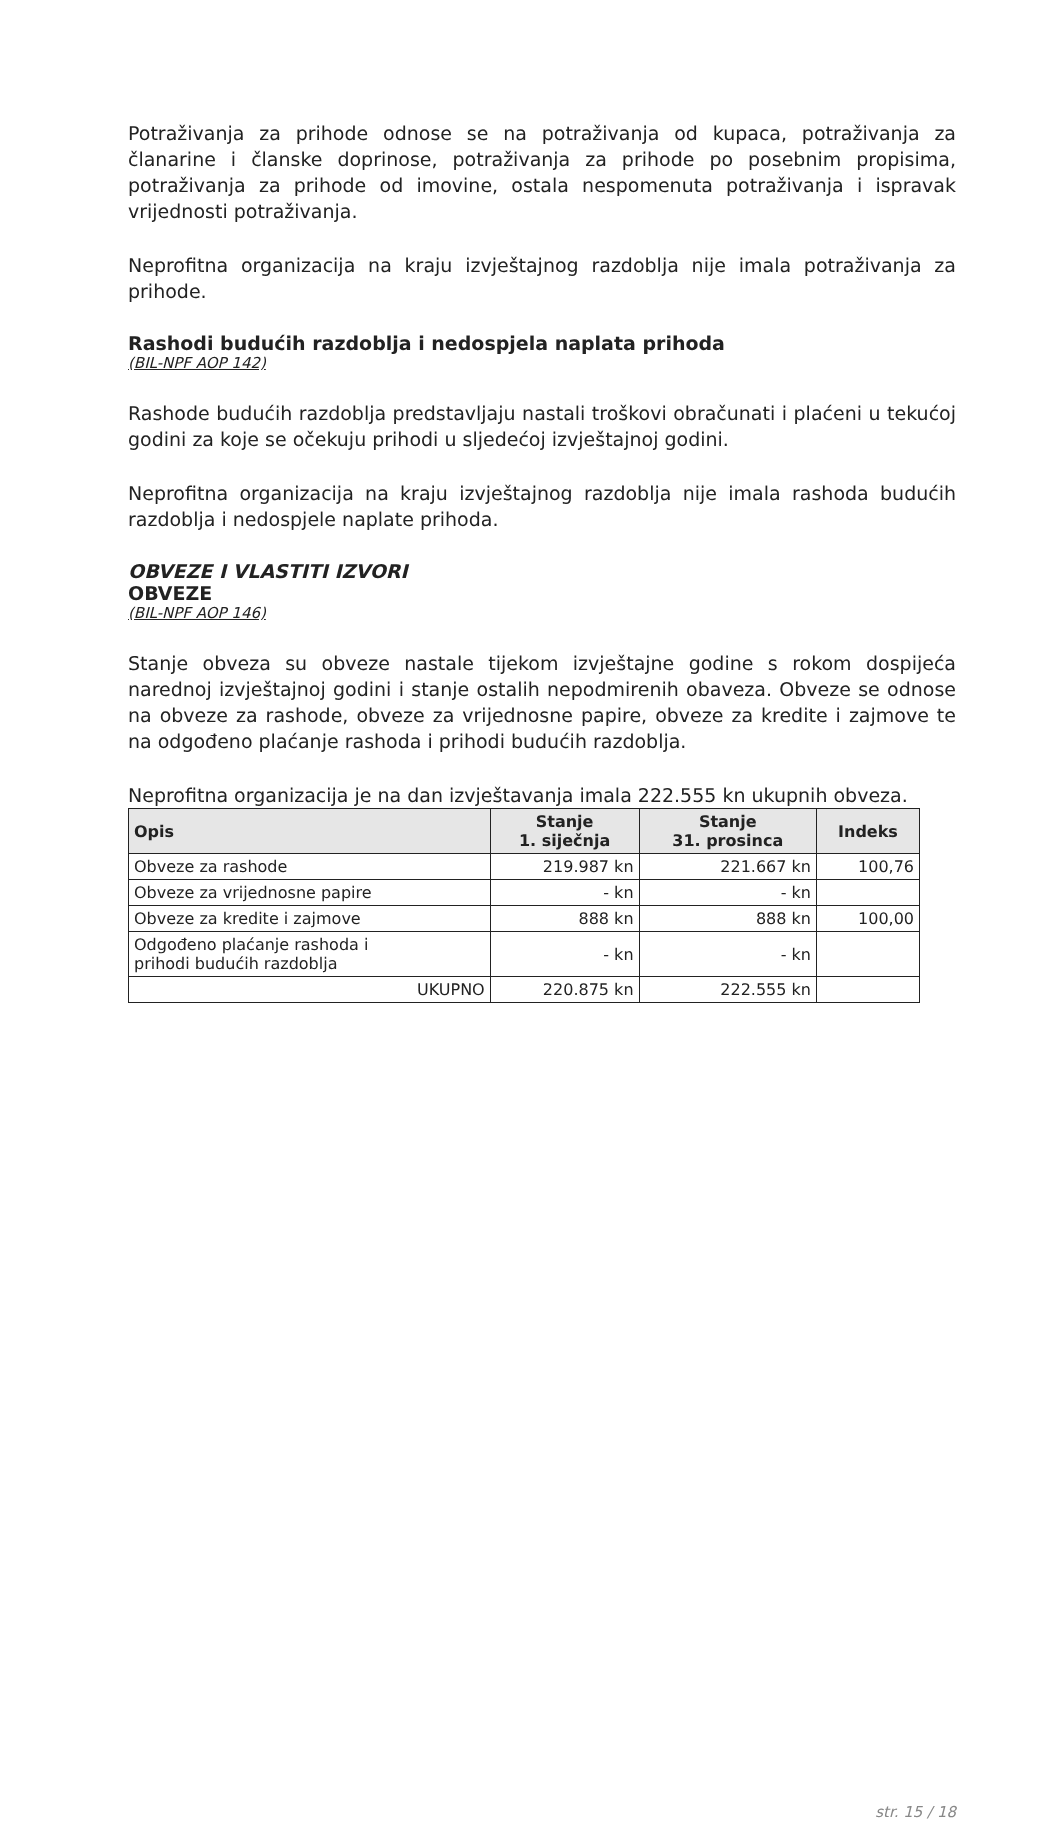Potraživanja za prihode odnose se na potraživanja od kupaca, potraživanja za članarine i članske doprinose, potraživanja za prihode po posebnim propisima, potraživanja za prihode od imovine, ostala nespomenuta potraživanja i ispravak vrijednosti potraživanja.
Neprofitna organizacija na kraju izvještajnog razdoblja nije imala potraživanja za prihode.
Rashodi budućih razdoblja i nedospjela naplata prihoda
(BIL-NPF AOP 142)
Rashode budućih razdoblja predstavljaju nastali troškovi obračunati i plaćeni u tekućoj godini za koje se očekuju prihodi u sljedećoj izvještajnoj godini.
Neprofitna organizacija na kraju izvještajnog razdoblja nije imala rashoda budućih razdoblja i nedospjele naplate prihoda.
OBVEZE I VLASTITI IZVORI
OBVEZE
(BIL-NPF AOP 146)
Stanje obveza su obveze nastale tijekom izvještajne godine s rokom dospijeća narednoj izvještajnoj godini i stanje ostalih nepodmirenih obaveza. Obveze se odnose na obveze za rashode, obveze za vrijednosne papire, obveze za kredite i zajmove te na odgođeno plaćanje rashoda i prihodi budućih razdoblja.
Neprofitna organizacija je na dan izvještavanja imala 222.555 kn ukupnih obveza.
| Opis | Stanje 1. siječnja | Stanje 31. prosinca | Indeks |
| --- | --- | --- | --- |
| Obveze za rashode | 219.987 kn | 221.667 kn | 100,76 |
| Obveze za vrijednosne papire | - kn | - kn | |
| Obveze za kredite i zajmove | 888 kn | 888 kn | 100,00 |
| Odgođeno plaćanje rashoda i prihodi budućih razdoblja | - kn | - kn | |
| UKUPNO | 220.875 kn | 222.555 kn | |
str. 15 / 18